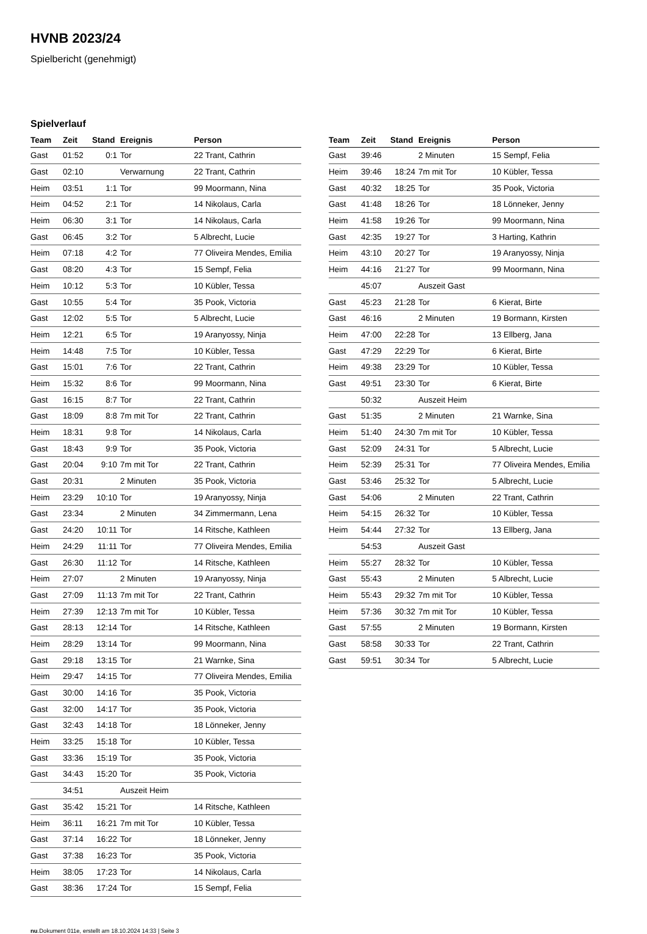HVNB 2023/24
Spielbericht (genehmigt)
Spielverlauf
| Team | Zeit | Stand | Ereignis | Person |
| --- | --- | --- | --- | --- |
| Gast | 01:52 | 0:1 | Tor | 22 Trant, Cathrin |
| Gast | 02:10 | | Verwarnung | 22 Trant, Cathrin |
| Heim | 03:51 | 1:1 | Tor | 99 Moormann, Nina |
| Heim | 04:52 | 2:1 | Tor | 14 Nikolaus, Carla |
| Heim | 06:30 | 3:1 | Tor | 14 Nikolaus, Carla |
| Gast | 06:45 | 3:2 | Tor | 5 Albrecht, Lucie |
| Heim | 07:18 | 4:2 | Tor | 77 Oliveira Mendes, Emilia |
| Gast | 08:20 | 4:3 | Tor | 15 Sempf, Felia |
| Heim | 10:12 | 5:3 | Tor | 10 Kübler, Tessa |
| Gast | 10:55 | 5:4 | Tor | 35 Pook, Victoria |
| Gast | 12:02 | 5:5 | Tor | 5 Albrecht, Lucie |
| Heim | 12:21 | 6:5 | Tor | 19 Aranyossy, Ninja |
| Heim | 14:48 | 7:5 | Tor | 10 Kübler, Tessa |
| Gast | 15:01 | 7:6 | Tor | 22 Trant, Cathrin |
| Heim | 15:32 | 8:6 | Tor | 99 Moormann, Nina |
| Gast | 16:15 | 8:7 | Tor | 22 Trant, Cathrin |
| Gast | 18:09 | 8:8 | 7m mit Tor | 22 Trant, Cathrin |
| Heim | 18:31 | 9:8 | Tor | 14 Nikolaus, Carla |
| Gast | 18:43 | 9:9 | Tor | 35 Pook, Victoria |
| Gast | 20:04 | 9:10 | 7m mit Tor | 22 Trant, Cathrin |
| Gast | 20:31 | | 2 Minuten | 35 Pook, Victoria |
| Heim | 23:29 | 10:10 | Tor | 19 Aranyossy, Ninja |
| Gast | 23:34 | | 2 Minuten | 34 Zimmermann, Lena |
| Gast | 24:20 | 10:11 | Tor | 14 Ritsche, Kathleen |
| Heim | 24:29 | 11:11 | Tor | 77 Oliveira Mendes, Emilia |
| Gast | 26:30 | 11:12 | Tor | 14 Ritsche, Kathleen |
| Heim | 27:07 | | 2 Minuten | 19 Aranyossy, Ninja |
| Gast | 27:09 | 11:13 | 7m mit Tor | 22 Trant, Cathrin |
| Heim | 27:39 | 12:13 | 7m mit Tor | 10 Kübler, Tessa |
| Gast | 28:13 | 12:14 | Tor | 14 Ritsche, Kathleen |
| Heim | 28:29 | 13:14 | Tor | 99 Moormann, Nina |
| Gast | 29:18 | 13:15 | Tor | 21 Warnke, Sina |
| Heim | 29:47 | 14:15 | Tor | 77 Oliveira Mendes, Emilia |
| Gast | 30:00 | 14:16 | Tor | 35 Pook, Victoria |
| Gast | 32:00 | 14:17 | Tor | 35 Pook, Victoria |
| Gast | 32:43 | 14:18 | Tor | 18 Lönneker, Jenny |
| Heim | 33:25 | 15:18 | Tor | 10 Kübler, Tessa |
| Gast | 33:36 | 15:19 | Tor | 35 Pook, Victoria |
| Gast | 34:43 | 15:20 | Tor | 35 Pook, Victoria |
| | 34:51 | | Auszeit Heim | |
| Gast | 35:42 | 15:21 | Tor | 14 Ritsche, Kathleen |
| Heim | 36:11 | 16:21 | 7m mit Tor | 10 Kübler, Tessa |
| Gast | 37:14 | 16:22 | Tor | 18 Lönneker, Jenny |
| Gast | 37:38 | 16:23 | Tor | 35 Pook, Victoria |
| Heim | 38:05 | 17:23 | Tor | 14 Nikolaus, Carla |
| Gast | 38:36 | 17:24 | Tor | 15 Sempf, Felia |
| Team | Zeit | Stand | Ereignis | Person |
| --- | --- | --- | --- | --- |
| Gast | 39:46 | | 2 Minuten | 15 Sempf, Felia |
| Heim | 39:46 | 18:24 | 7m mit Tor | 10 Kübler, Tessa |
| Gast | 40:32 | 18:25 | Tor | 35 Pook, Victoria |
| Gast | 41:48 | 18:26 | Tor | 18 Lönneker, Jenny |
| Heim | 41:58 | 19:26 | Tor | 99 Moormann, Nina |
| Gast | 42:35 | 19:27 | Tor | 3 Harting, Kathrin |
| Heim | 43:10 | 20:27 | Tor | 19 Aranyossy, Ninja |
| Heim | 44:16 | 21:27 | Tor | 99 Moormann, Nina |
| | 45:07 | | Auszeit Gast | |
| Gast | 45:23 | 21:28 | Tor | 6 Kierat, Birte |
| Gast | 46:16 | | 2 Minuten | 19 Bormann, Kirsten |
| Heim | 47:00 | 22:28 | Tor | 13 Ellberg, Jana |
| Gast | 47:29 | 22:29 | Tor | 6 Kierat, Birte |
| Heim | 49:38 | 23:29 | Tor | 10 Kübler, Tessa |
| Gast | 49:51 | 23:30 | Tor | 6 Kierat, Birte |
| | 50:32 | | Auszeit Heim | |
| Gast | 51:35 | | 2 Minuten | 21 Warnke, Sina |
| Heim | 51:40 | 24:30 | 7m mit Tor | 10 Kübler, Tessa |
| Gast | 52:09 | 24:31 | Tor | 5 Albrecht, Lucie |
| Heim | 52:39 | 25:31 | Tor | 77 Oliveira Mendes, Emilia |
| Gast | 53:46 | 25:32 | Tor | 5 Albrecht, Lucie |
| Gast | 54:06 | | 2 Minuten | 22 Trant, Cathrin |
| Heim | 54:15 | 26:32 | Tor | 10 Kübler, Tessa |
| Heim | 54:44 | 27:32 | Tor | 13 Ellberg, Jana |
| | 54:53 | | Auszeit Gast | |
| Heim | 55:27 | 28:32 | Tor | 10 Kübler, Tessa |
| Gast | 55:43 | | 2 Minuten | 5 Albrecht, Lucie |
| Heim | 55:43 | 29:32 | 7m mit Tor | 10 Kübler, Tessa |
| Heim | 57:36 | 30:32 | 7m mit Tor | 10 Kübler, Tessa |
| Gast | 57:55 | | 2 Minuten | 19 Bormann, Kirsten |
| Gast | 58:58 | 30:33 | Tor | 22 Trant, Cathrin |
| Gast | 59:51 | 30:34 | Tor | 5 Albrecht, Lucie |
nu.Dokument 011e, erstellt am 18.10.2024 14:33 | Seite 3